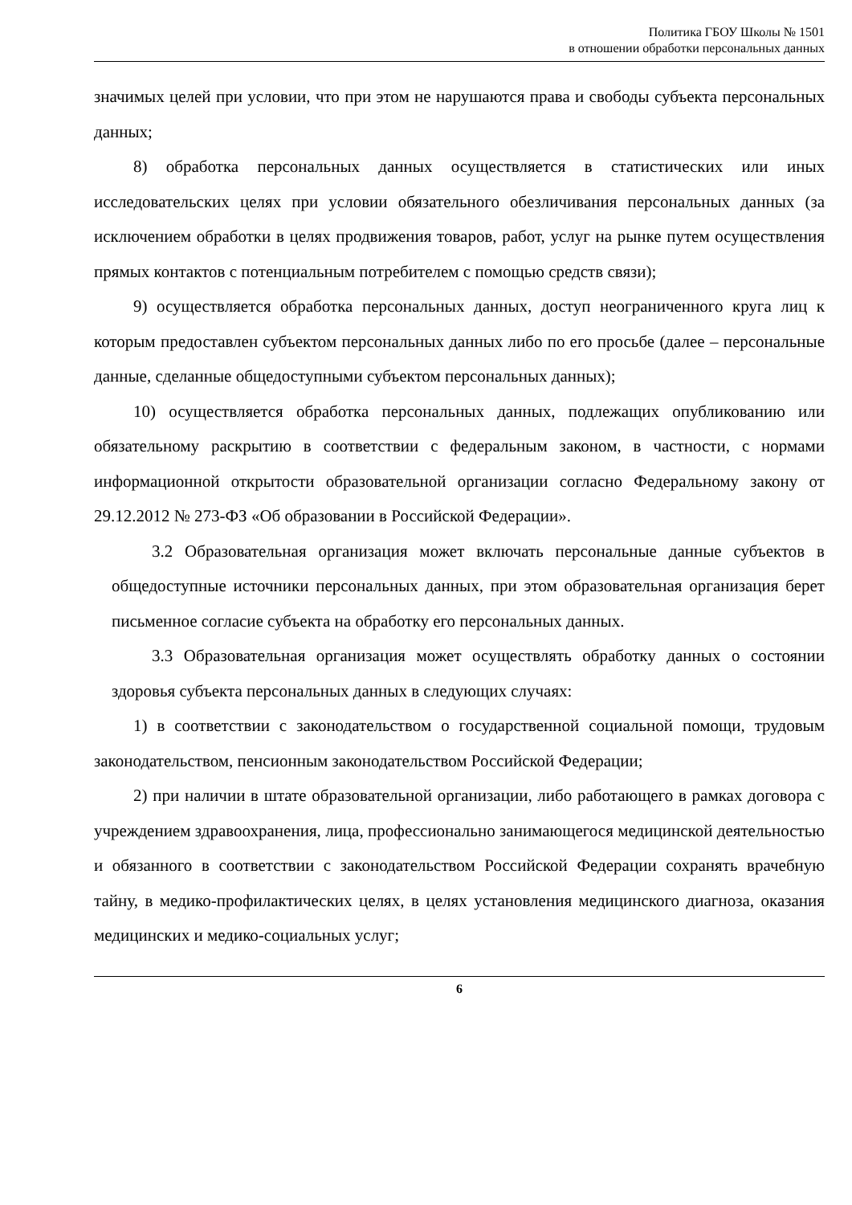Политика ГБОУ Школы № 1501
в отношении обработки персональных данных
значимых целей при условии, что при этом не нарушаются права и свободы субъекта персональных данных;
8) обработка персональных данных осуществляется в статистических или иных исследовательских целях при условии обязательного обезличивания персональных данных (за исключением обработки в целях продвижения товаров, работ, услуг на рынке путем осуществления прямых контактов с потенциальным потребителем с помощью средств связи);
9) осуществляется обработка персональных данных, доступ неограниченного круга лиц к которым предоставлен субъектом персональных данных либо по его просьбе (далее – персональные данные, сделанные общедоступными субъектом персональных данных);
10) осуществляется обработка персональных данных, подлежащих опубликованию или обязательному раскрытию в соответствии с федеральным законом, в частности, с нормами информационной открытости образовательной организации согласно Федеральному закону от 29.12.2012 № 273-ФЗ «Об образовании в Российской Федерации».
3.2 Образовательная организация может включать персональные данные субъектов в общедоступные источники персональных данных, при этом образовательная организация берет письменное согласие субъекта на обработку его персональных данных.
3.3 Образовательная организация может осуществлять обработку данных о состоянии здоровья субъекта персональных данных в следующих случаях:
1) в соответствии с законодательством о государственной социальной помощи, трудовым законодательством, пенсионным законодательством Российской Федерации;
2) при наличии в штате образовательной организации, либо работающего в рамках договора с учреждением здравоохранения, лица, профессионально занимающегося медицинской деятельностью и обязанного в соответствии с законодательством Российской Федерации сохранять врачебную тайну, в медико-профилактических целях, в целях установления медицинского диагноза, оказания медицинских и медико-социальных услуг;
6